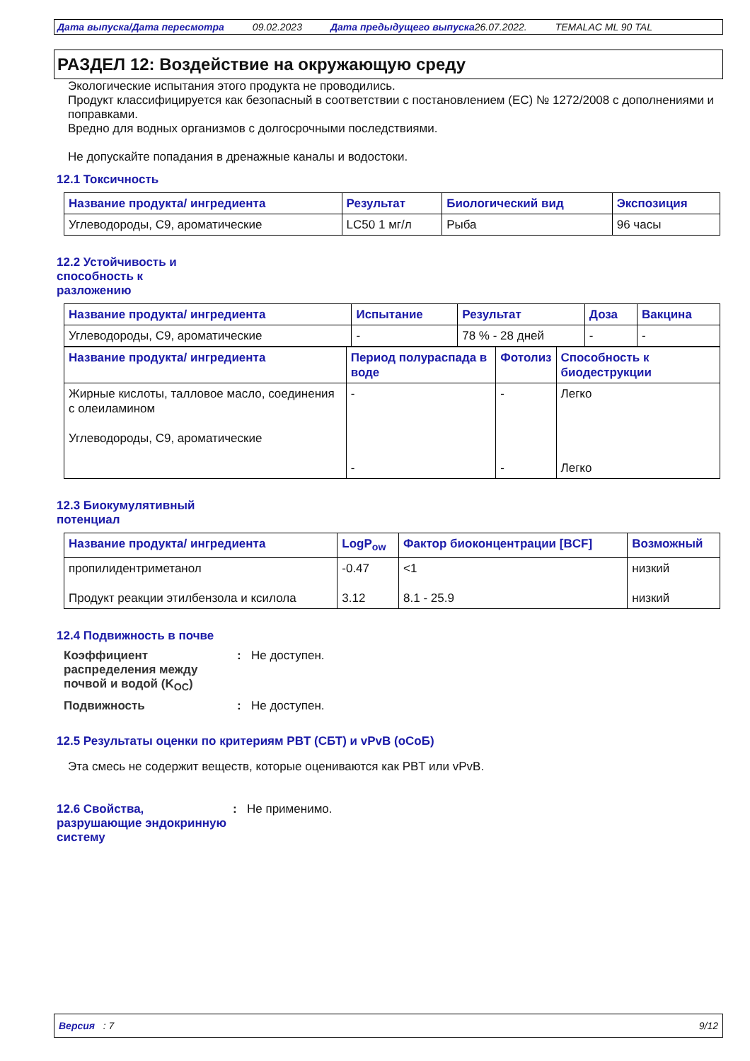Дата выпуска/Дата пересмотра 09.02.2023 Дата предыдущего выпуска 26.07.2022. TEMALAC ML 90 TAL
РАЗДЕЛ 12: Воздействие на окружающую среду
Экологические испытания этого продукта не проводились.
Продукт классифицируется как безопасный в соответствии с постановлением (EC) № 1272/2008 с дополнениями и поправками.
Вредно для водных организмов с долгосрочными последствиями.
Не допускайте попадания в дренажные каналы и водостоки.
12.1 Токсичность
| Название продукта/ ингредиента | Результат | Биологический вид | Экспозиция |
| --- | --- | --- | --- |
| Углеводороды, C9, ароматические | LC50 1 мг/л | Рыба | 96 часы |
12.2 Устойчивость и способность к разложению
| Название продукта/ ингредиента | Испытание | Результат | Доза | Вакцина |
| --- | --- | --- | --- | --- |
| Углеводороды, C9, ароматические | - | 78 % - 28 дней | - | - |
| Название продукта/ ингредиента | Период полураспада в воде | Фотолиз | Способность к биодеструкции |
| --- | --- | --- | --- |
| Жирные кислоты, талловое масло, соединения с олеиламином Углеводороды, C9, ароматические | - - | - - | Легко Легко |
12.3 Биокумулятивный потенциал
| Название продукта/ ингредиента | LogP<sub>ow</sub> | Фактор биоконцентрации [BCF] | Возможный |
| --- | --- | --- | --- |
| пропилидентриметанол Продукт реакции этилбензола и ксилола | -0.47 3.12 | <1 8.1 - 25.9 | низкий низкий |
12.4 Подвижность в почве
Коэффициент распределения между почвой и водой (K<sub>OC</sub>)
: Не доступен.
Подвижность : Не доступен.
12.5 Результаты оценки по критериям PBT (СБТ) и vPvB (оСоБ)
Эта смесь не содержит веществ, которые оцениваются как PBT или vPvB.
12.6 Свойства, разрушающие эндокринную систему
: Не применимо.
Версия : 7 9/12